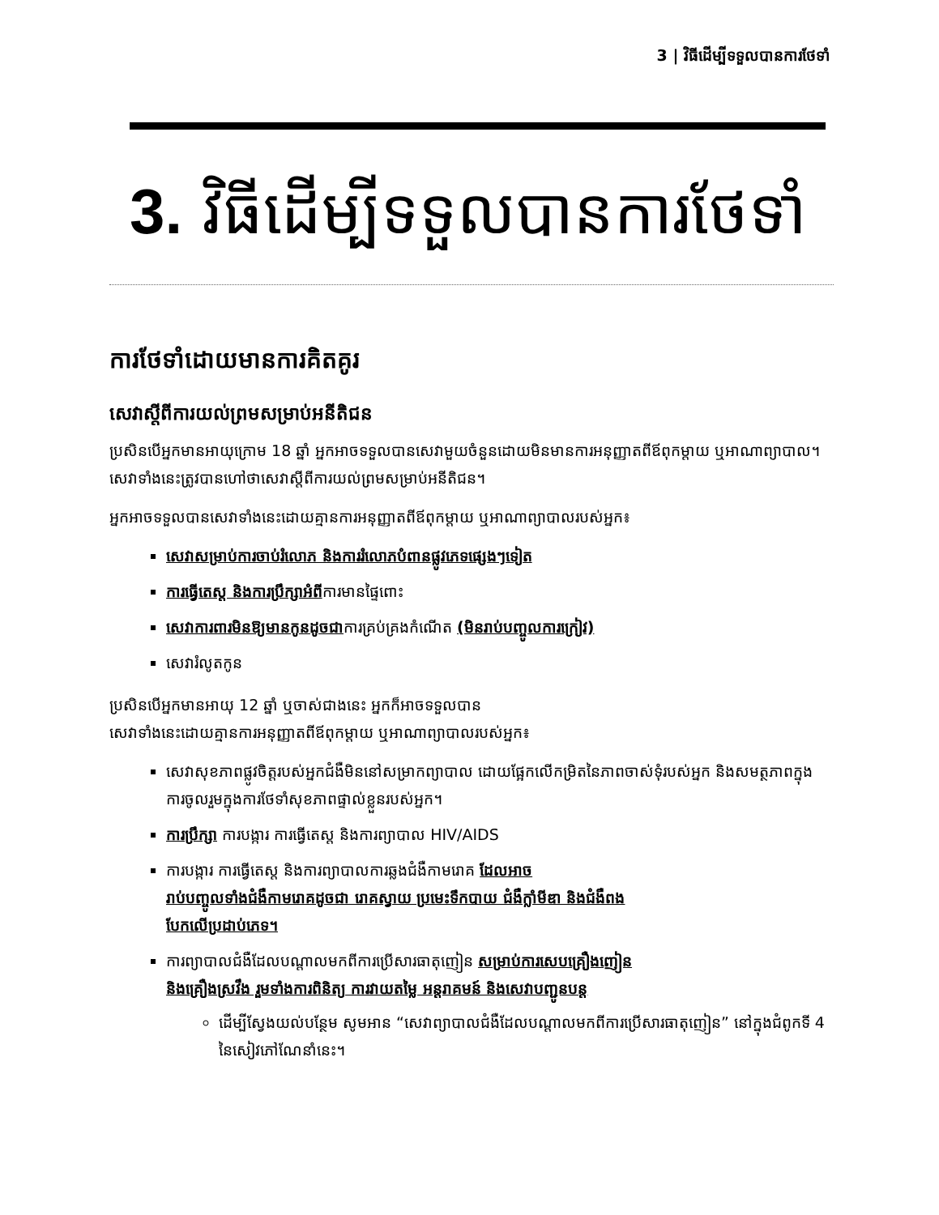3 | វិធីដើម្បីទទួលបានការថែទាំ
3. វិធីដើម្បីទទួលបានការថែទាំ
ការថែទាំដោយមានការគិតគូរ
សេវាស្តីពីការយល់ព្រមសម្រាប់អនីតិជន
ប្រសិនបើអ្នកមានអាយុក្រោម 18 ឆ្នាំ អ្នកអាចទទួលបានសេវាមួយចំនួនដោយមិនមានការអនុញ្ញាតពីឪពុកម្តាយ ឬអាណាព្យាបាល។ សេវាទាំងនេះត្រូវបានហៅថាសេវាស្តីពីការយល់ព្រមសម្រាប់អនីតិជន។
អ្នកអាចទទួលបានសេវាទាំងនេះដោយគ្មានការអនុញ្ញាតពីឪពុកម្តាយ ឬអាណាព្យាបាលរបស់អ្នក៖
សេវាសម្រាប់ការចាប់រំលោភ និងការរំលោភបំពានផ្លូវភេទផ្សេងៗទៀត
ការធ្វើតេស្ត និងការប្រឹក្សាអំពីការមានផ្ទៃពោះ
សេវាការពារមិនឱ្យមានកូនដូចជាការគ្រប់គ្រងកំណើត (មិនរាប់បញ្ចូលការក្រៀវ)
សេវារំលូតកូន
ប្រសិនបើអ្នកមានអាយុ 12 ឆ្នាំ ឬចាស់ជាងនេះ អ្នកក៏អាចទទួលបាន
សេវាទាំងនេះដោយគ្មានការអនុញ្ញាតពីឪពុកម្តាយ ឬអាណាព្យាបាលរបស់អ្នក៖
សេវាសុខភាពផ្លូវចិត្តរបស់អ្នកជំងឺមិននៅសម្រាកព្យាបាល ដោយផ្អែកលើកម្រិតនៃភាពចាស់ទុំរបស់អ្នក និងសមត្ថភាពក្នុងការចូលរួមក្នុងការថែទាំសុខភាពផ្ទាល់ខ្លួនរបស់អ្នក។
ការប្រឹក្សា ការបង្ការ ការធ្វើតេស្ត និងការព្យាបាល HIV/AIDS
ការបង្ការ ការធ្វើតេស្ត និងការព្យាបាលការឆ្លងជំងឺកាមរោគ ដែលអាច
រាប់បញ្ចូលទាំងជំងឺកាមរោគដូចជា រោគស្វាយ ប្រមេះទឹកបាយ ជំងឺក្លាំមីឌា និងជំងឺពង
បែកលើប្រដាប់ភេទ។
ការព្យាបាលជំងឺដែលបណ្តាលមកពីការប្រើសារធាតុញៀន សម្រាប់ការសេបគ្រឿងញៀន
និងគ្រឿងស្រវឹង រួមទាំងការពិនិត្យ ការវាយតម្លៃ អន្តរាគមន៍ និងសេវាបញ្ជូនបន្ត
ដើម្បីស្វែងយល់បន្ថែម សូមអាន “សេវាព្យាបាលជំងឺដែលបណ្តាលមកពីការប្រើសារធាតុញៀន” នៅក្នុងជំពូកទី 4 នៃសៀវភៅណែនាំនេះ។